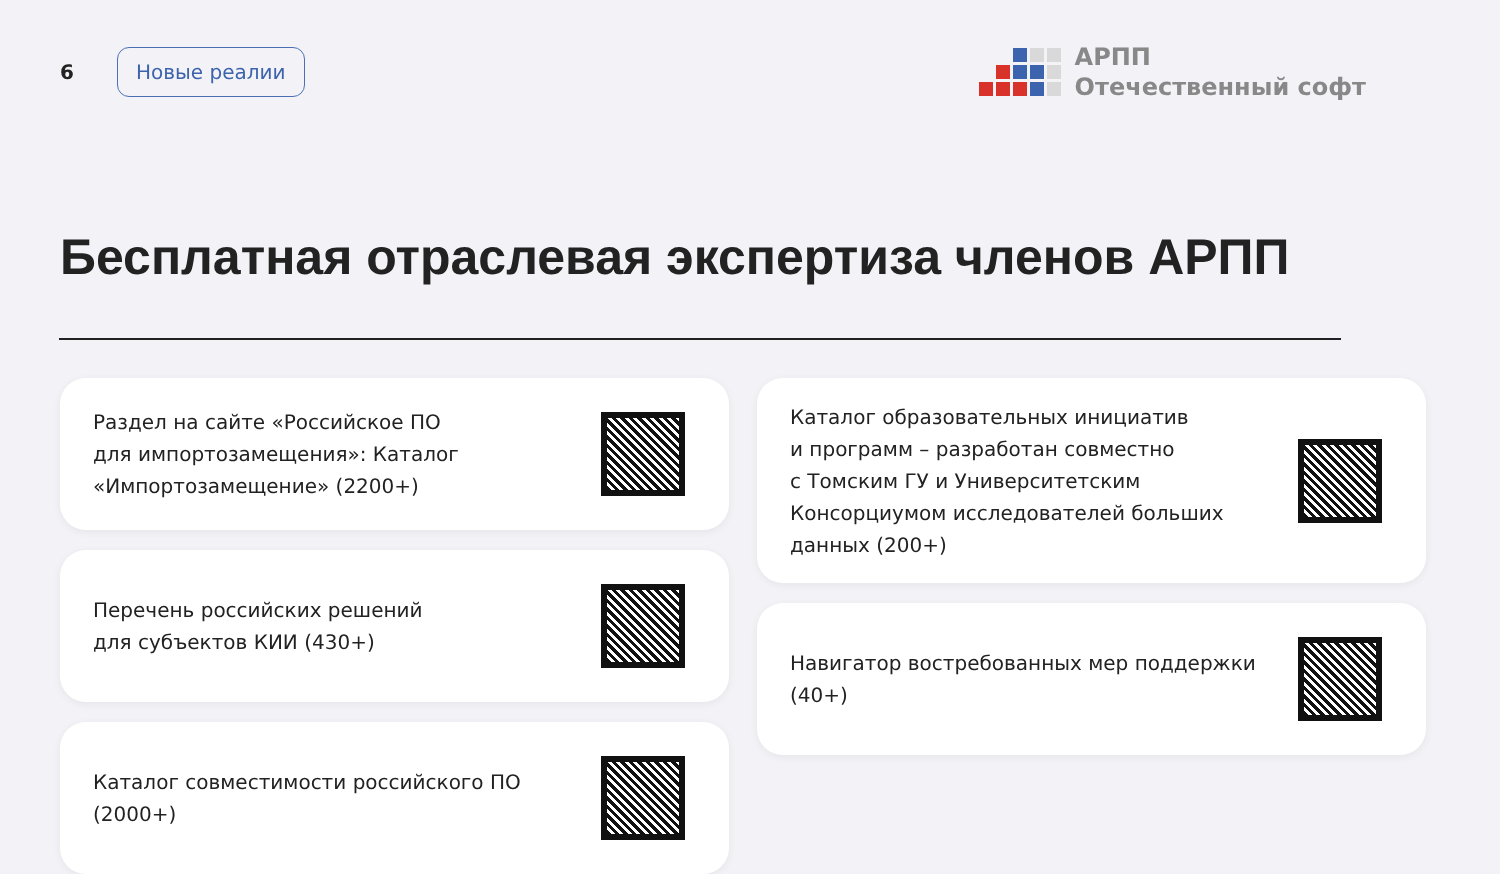6
Новые реалии
АРПП
Отечественный софт
Бесплатная отраслевая экспертиза членов АРПП
Раздел на сайте «Российское ПО
для импортозамещения»: Каталог
«Импортозамещение» (2200+)
Перечень российских решений
для субъектов КИИ (430+)
Каталог совместимости российского ПО
(2000+)
Каталог образовательных инициатив
и программ – разработан совместно
с Томским ГУ и Университетским
Консорциумом исследователей больших
данных (200+)
Навигатор востребованных мер поддержки
(40+)